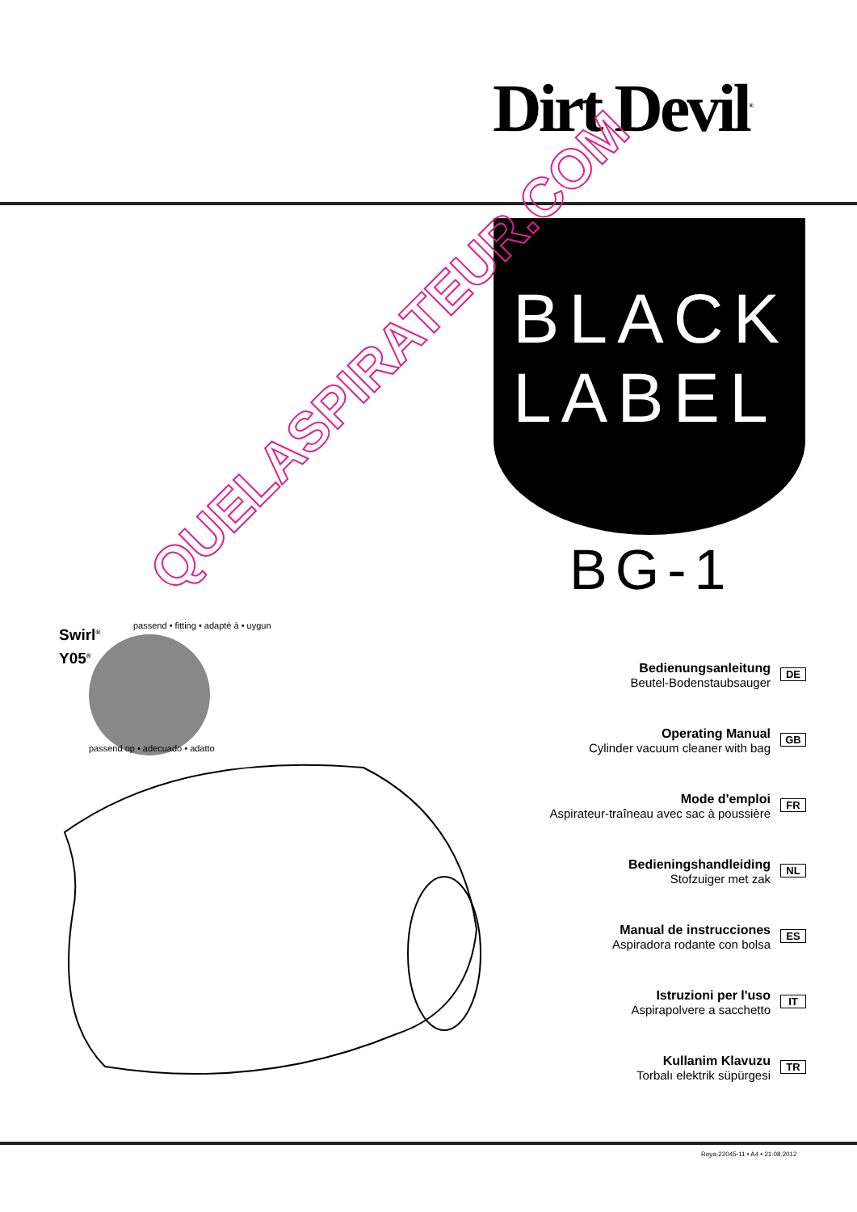Dirt Devil<sup>®</sup>
BLACK
LABEL
BG-1
Swirl<sup>®</sup>
Y05<sup>®</sup>
passend • fitting • adapté à • uygun
passend op • adecuado • adatto
QUELASPIRATEUR.COM
Bedienungsanleitung
Beutel-Bodenstaubsauger
DE
Operating Manual
Cylinder vacuum cleaner with bag
GB
Mode d'emploi
Aspirateur-traîneau avec sac à poussière
FR
Bedieningshandleiding
Stofzuiger met zak
NL
Manual de instrucciones
Aspiradora rodante con bolsa
ES
Istruzioni per l'uso
Aspirapolvere a sacchetto
IT
Kullanim Klavuzu
Torbalı elektrik süpürgesi
TR
Roya-22045-11 • A4 • 21.08.2012